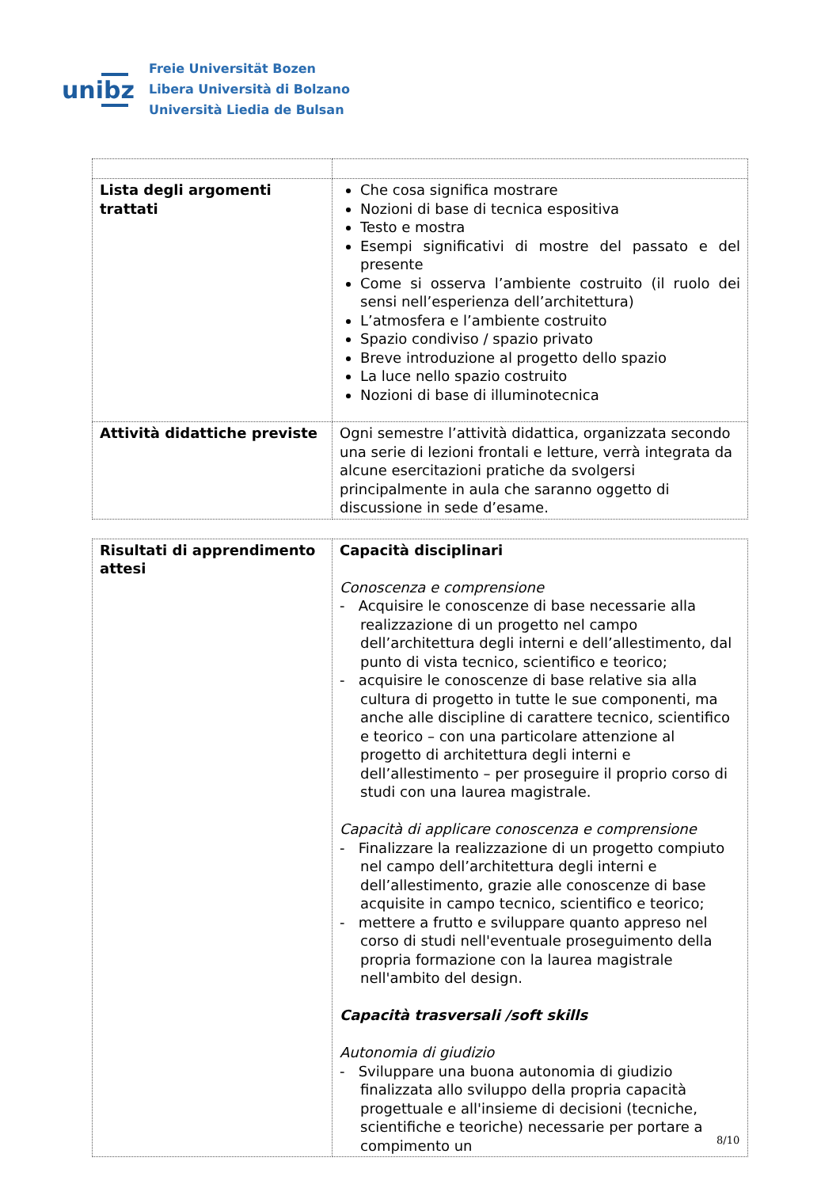unibz
Freie Universität Bozen
Libera Università di Bolzano
Università Liedia de Bulsan
| Lista degli argomenti trattati | Che cosa significa mostrare Nozioni di base di tecnica espositiva Testo e mostra Esempi significativi di mostre del passato e del presente Come si osserva l’ambiente costruito (il ruolo dei sensi nell’esperienza dell’architettura) L’atmosfera e l’ambiente costruito Spazio condiviso / spazio privato Breve introduzione al progetto dello spazio La luce nello spazio costruito Nozioni di base di illuminotecnica |
| Attività didattiche previste | Ogni semestre l’attività didattica, organizzata secondo una serie di lezioni frontali e letture, verrà integrata da alcune esercitazioni pratiche da svolgersi principalmente in aula che saranno oggetto di discussione in sede d’esame. |
| Risultati di apprendimento attesi | Capacità disciplinari Conoscenza e comprensione - Acquisire le conoscenze di base necessarie alla realizzazione di un progetto nel campo dell’architettura degli interni e dell’allestimento, dal punto di vista tecnico, scientifico e teorico; - acquisire le conoscenze di base relative sia alla cultura di progetto in tutte le sue componenti, ma anche alle discipline di carattere tecnico, scientifico e teorico – con una particolare attenzione al progetto di architettura degli interni e dell’allestimento – per proseguire il proprio corso di studi con una laurea magistrale. Capacità di applicare conoscenza e comprensione - Finalizzare la realizzazione di un progetto compiuto nel campo dell’architettura degli interni e dell’allestimento, grazie alle conoscenze di base acquisite in campo tecnico, scientifico e teorico; - mettere a frutto e sviluppare quanto appreso nel corso di studi nell'eventuale proseguimento della propria formazione con la laurea magistrale nell'ambito del design. Capacità trasversali /soft skills Autonomia di giudizio - Sviluppare una buona autonomia di giudizio finalizzata allo sviluppo della propria capacità progettuale e all'insieme di decisioni (tecniche, scientifiche e teoriche) necessarie per portare a compimento un |
8/10